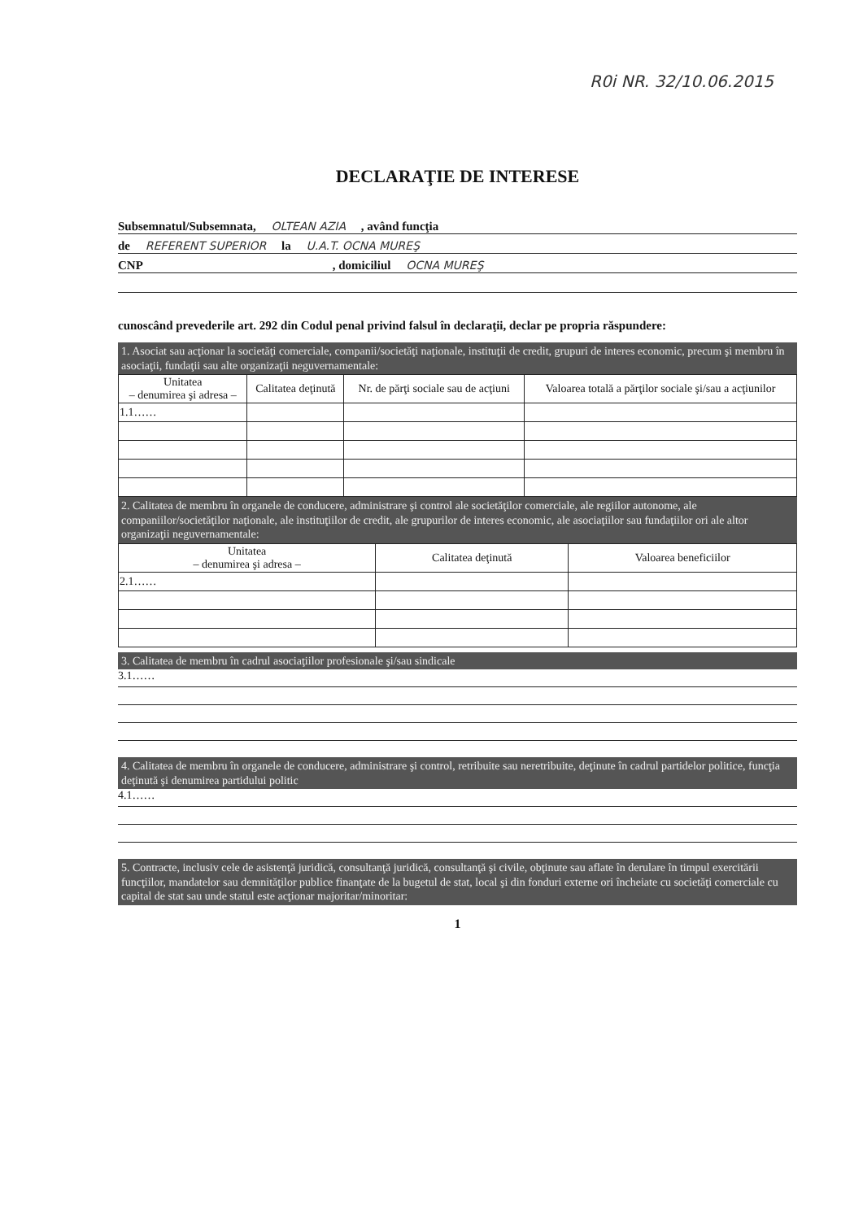R0i NR. 32/10.06.2015
DECLARAŢIE DE INTERESE
Subsemnatul/Subsemnata, OLTEAN AZIA , având funcţia
de REFERENT SUPERIOR la U.A.T. OCNA MUREŞ
CNP , domiciliul OCNA MUREŞ
cunoscând prevederile art. 292 din Codul penal privind falsul în declaraţii, declar pe propria răspundere:
1. Asociat sau acţionar la societăţi comerciale, companii/societăţi naţionale, instituţii de credit, grupuri de interes economic, precum şi membru în asociaţii, fundaţii sau alte organizaţii neguvernamentale:
| Unitatea – denumirea şi adresa – | Calitatea deţinută | Nr. de părţi sociale sau de acţiuni | Valoarea totală a părţilor sociale şi/sau a acţiunilor |
| --- | --- | --- | --- |
| 1.1…… | | | |
2. Calitatea de membru în organele de conducere, administrare şi control ale societăţilor comerciale, ale regiilor autonome, ale companiilor/societăţilor naţionale, ale instituţiilor de credit, ale grupurilor de interes economic, ale asociaţiilor sau fundaţiilor ori ale altor organizaţii neguvernamentale:
| Unitatea – denumirea şi adresa – | Calitatea deţinută | Valoarea beneficiilor |
| --- | --- | --- |
| 2.1…… | | |
3. Calitatea de membru în cadrul asociaţiilor profesionale şi/sau sindicale
3.1……
4. Calitatea de membru în organele de conducere, administrare şi control, retribuite sau neretribuite, deţinute în cadrul partidelor politice, funcţia deţinută şi denumirea partidului politic
4.1……
5. Contracte, inclusiv cele de asistenţă juridică, consultanţă juridică, consultanţă şi civile, obţinute sau aflate în derulare în timpul exercitării funcţiilor, mandatelor sau demnităţilor publice finanţate de la bugetul de stat, local şi din fonduri externe ori încheiate cu societăţi comerciale cu capital de stat sau unde statul este acţionar majoritar/minoritar:
1